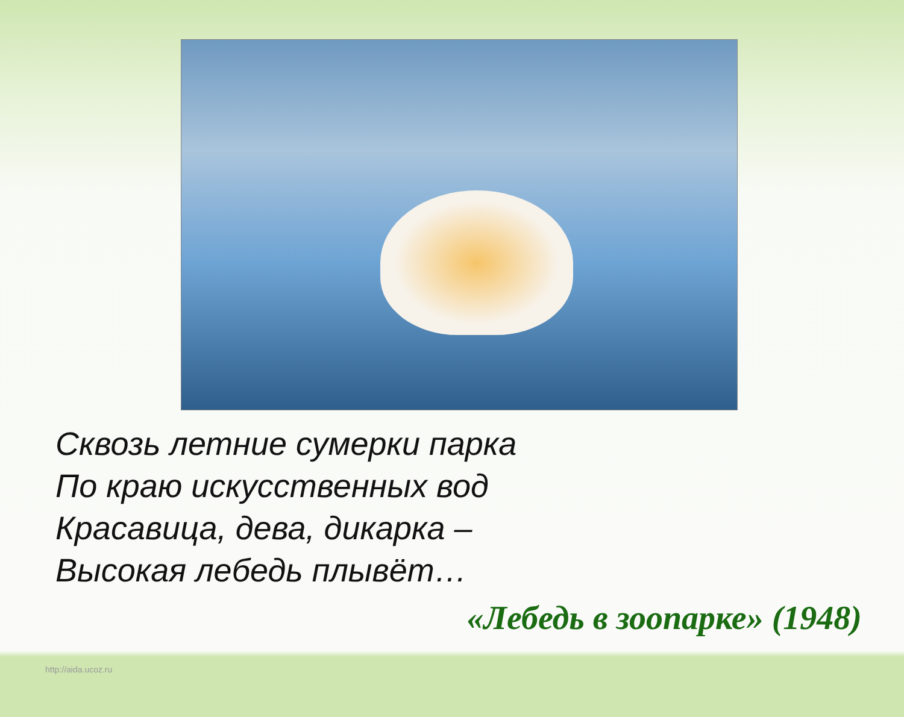Сквозь летние сумерки парка
По краю искусственных вод
Красавица, дева, дикарка –
Высокая лебедь плывёт…
«Лебедь в зоопарке» (1948)
http://aida.ucoz.ru